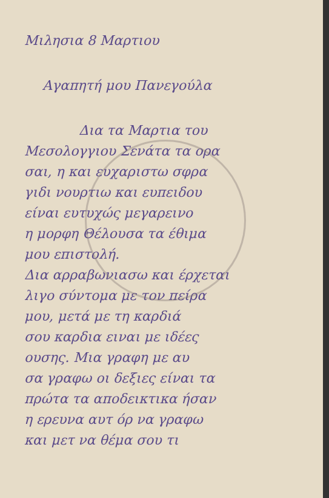Μιλησια 8 Μαρτιου
Αγαπητή μου Πανεγούλα
Δια τα Μαρτια του
Μεσολογγιου Σενάτα τα ορα
σαι, η και ευχαριστω σφρα
γιδι νουρτιω και ευπειδου
είναι ευτυχώς μεγαρεινο
η μορφη Θέλουσα τα έθιμα
μου επιστολή.
Δια αρραβωνιασω και έρχεται
λιγο σύντομα με τον πείρα
μου, μετά με τη καρδιά
σου καρδια ειναι με ιδέες
ουσης. Μια γραφη με αυ
σα γραφω οι δεξιες είναι τα
πρώτα τα αποδεικτικα ήσαν
η ερευνα αυτ όρ να γραφω
και μετ να θέμα σου τι